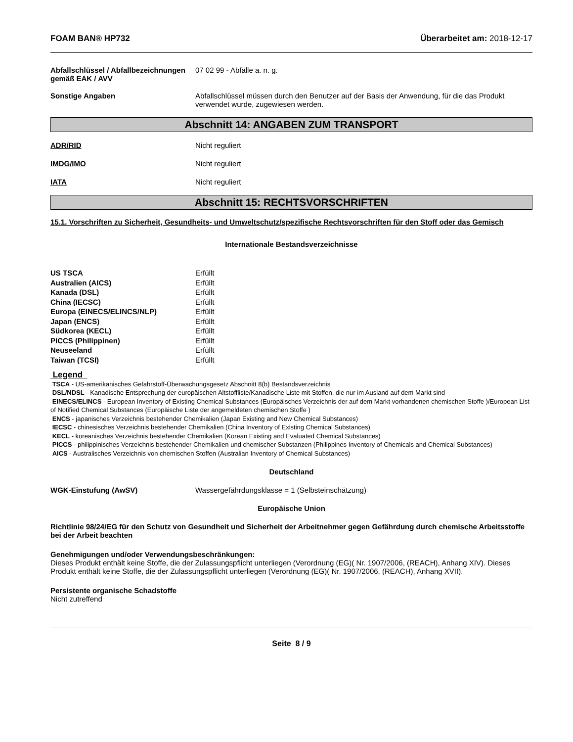FOAM BAN® HP732 Überarbeitet am: 2018-12-17
Abfallschlüssel / Abfallbezeichnungen gemäß EAK / AVV
07 02 99 - Abfälle a. n. g.
Sonstige Angaben Abfallschlüssel müssen durch den Benutzer auf der Basis der Anwendung, für die das Produkt verwendet wurde, zugewiesen werden.
Abschnitt 14: ANGABEN ZUM TRANSPORT
ADR/RID Nicht reguliert
IMDG/IMO Nicht reguliert
IATA Nicht reguliert
Abschnitt 15: RECHTSVORSCHRIFTEN
15.1. Vorschriften zu Sicherheit, Gesundheits- und Umweltschutz/spezifische Rechtsvorschriften für den Stoff oder das Gemisch
Internationale Bestandsverzeichnisse
| US TSCA | Erfüllt |
| Australien (AICS) | Erfüllt |
| Kanada (DSL) | Erfüllt |
| China (IECSC) | Erfüllt |
| Europa (EINECS/ELINCS/NLP) | Erfüllt |
| Japan (ENCS) | Erfüllt |
| Südkorea (KECL) | Erfüllt |
| PICCS (Philippinen) | Erfüllt |
| Neuseeland | Erfüllt |
| Taiwan (TCSI) | Erfüllt |
Legend
TSCA - US-amerikanisches Gefahrstoff-Überwachungsgesetz Abschnitt 8(b) Bestandsverzeichnis
DSL/NDSL - Kanadische Entsprechung der europäischen Altstoffliste/Kanadische Liste mit Stoffen, die nur im Ausland auf dem Markt sind
EINECS/ELINCS - European Inventory of Existing Chemical Substances (Europäisches Verzeichnis der auf dem Markt vorhandenen chemischen Stoffe )/European List of Notified Chemical Substances (Europäische Liste der angemeldeten chemischen Stoffe )
ENCS - japanisches Verzeichnis bestehender Chemikalien (Japan Existing and New Chemical Substances)
IECSC - chinesisches Verzeichnis bestehender Chemikalien (China Inventory of Existing Chemical Substances)
KECL - koreanisches Verzeichnis bestehender Chemikalien (Korean Existing and Evaluated Chemical Substances)
PICCS - philippinisches Verzeichnis bestehender Chemikalien und chemischer Substanzen (Philippines Inventory of Chemicals and Chemical Substances)
AICS - Australisches Verzeichnis von chemischen Stoffen (Australian Inventory of Chemical Substances)
Deutschland
WGK-Einstufung (AwSV) Wassergefährdungsklasse = 1 (Selbsteinschätzung)
Europäische Union
Richtlinie 98/24/EG für den Schutz von Gesundheit und Sicherheit der Arbeitnehmer gegen Gefährdung durch chemische Arbeitsstoffe bei der Arbeit beachten
Genehmigungen und/oder Verwendungsbeschränkungen:
Dieses Produkt enthält keine Stoffe, die der Zulassungspflicht unterliegen (Verordnung (EG)( Nr. 1907/2006, (REACH), Anhang XIV). Dieses Produkt enthält keine Stoffe, die der Zulassungspflicht unterliegen (Verordnung (EG)( Nr. 1907/2006, (REACH), Anhang XVII).
Persistente organische Schadstoffe
Nicht zutreffend
Seite 8 / 9